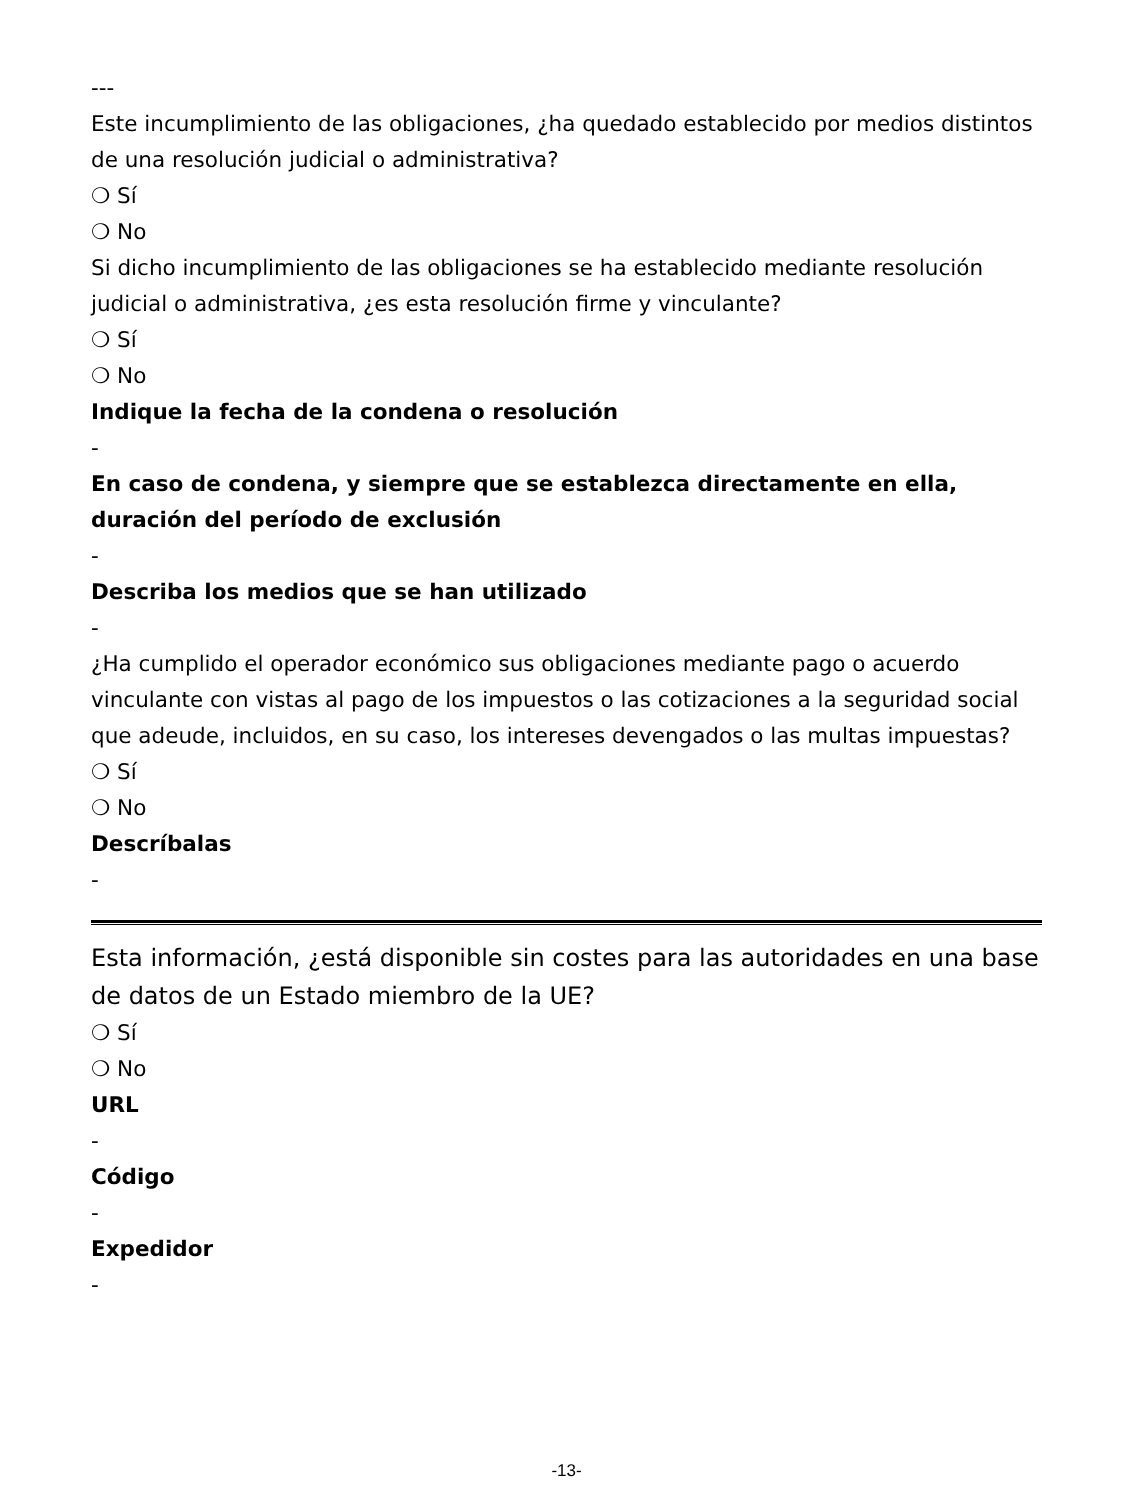---
Este incumplimiento de las obligaciones, ¿ha quedado establecido por medios distintos de una resolución judicial o administrativa?
❍ Sí
❍ No
Si dicho incumplimiento de las obligaciones se ha establecido mediante resolución judicial o administrativa, ¿es esta resolución firme y vinculante?
❍ Sí
❍ No
Indique la fecha de la condena o resolución
-
En caso de condena, y siempre que se establezca directamente en ella, duración del período de exclusión
-
Describa los medios que se han utilizado
-
¿Ha cumplido el operador económico sus obligaciones mediante pago o acuerdo vinculante con vistas al pago de los impuestos o las cotizaciones a la seguridad social que adeude, incluidos, en su caso, los intereses devengados o las multas impuestas?
❍ Sí
❍ No
Descríbalas
-
Esta información, ¿está disponible sin costes para las autoridades en una base de datos de un Estado miembro de la UE?
❍ Sí
❍ No
URL
-
Código
-
Expedidor
-
-13-